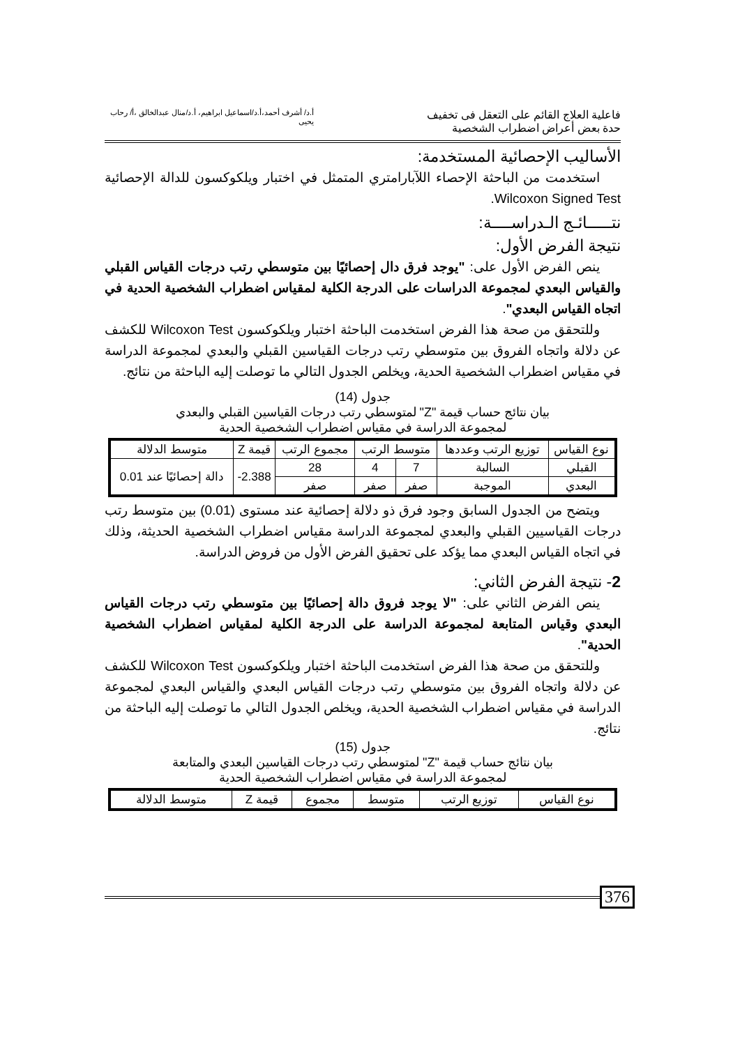فاعلية العلاج القائم على التعقل فى تخفيف حدة بعض أعراض اضطراب الشخصية
أ.د/ أشرف أحمد،أ.د/اسماعيل ابراهيم، أ.د/منال عبدالخالق ،أ/ رحاب يحيى
الأساليب الإحصائية المستخدمة:
استخدمت من الباحثة الإحصاء اللآبارامتري المتمثل في اختبار ويلكوكسون للدالة الإحصائية Wilcoxon Signed Test.
نتـــــائـج الـدراســــة:
نتيجة الفرض الأول:
ينص الفرض الأول على: "يوجد فرق دال إحصائيًا بين متوسطي رتب درجات القياس القبلي والقياس البعدي لمجموعة الدراسات على الدرجة الكلية لمقياس اضطراب الشخصية الحدية في اتجاه القياس البعدي".
وللتحقق من صحة هذا الفرض استخدمت الباحثة اختبار ويلكوكسون Wilcoxon Test للكشف عن دلالة واتجاه الفروق بين متوسطي رتب درجات القياسين القبلي والبعدي لمجموعة الدراسة في مقياس اضطراب الشخصية الحدية، ويخلص الجدول التالي ما توصلت إليه الباحثة من نتائج.
جدول (14)
بيان نتائج حساب قيمة "Z" لمتوسطي رتب درجات القياسين القبلي والبعدي
لمجموعة الدراسة في مقياس اضطراب الشخصية الحدية
| نوع القياس | توزيع الرتب وعددها | متوسط الرتب | | مجموع الرتب | قيمة Z | متوسط الدلالة |
| --- | --- | --- | --- | --- | --- | --- |
| القبلي | السالبة | 7 | 4 | 28 | 2.388- | دالة إحصائيًا عند 0.01 |
| البعدي | الموجبة | صفر | صفر | صفر | | |
ويتضح من الجدول السابق وجود فرق ذو دلالة إحصائية عند مستوى (0.01) بين متوسط رتب درجات القياسيين القبلي والبعدي لمجموعة الدراسة مقياس اضطراب الشخصية الحديثة، وذلك في اتجاه القياس البعدي مما يؤكد على تحقيق الفرض الأول من فروض الدراسة.
2- نتيجة الفرض الثاني:
ينص الفرض الثاني على: "لا يوجد فروق دالة إحصائيًا بين متوسطي رتب درجات القياس البعدي وقياس المتابعة لمجموعة الدراسة على الدرجة الكلية لمقياس اضطراب الشخصية الحدية".
وللتحقق من صحة هذا الفرض استخدمت الباحثة اختبار ويلكوكسون Wilcoxon Test للكشف عن دلالة واتجاه الفروق بين متوسطي رتب درجات القياس البعدي والقياس البعدي لمجموعة الدراسة في مقياس اضطراب الشخصية الحدية، ويخلص الجدول التالي ما توصلت إليه الباحثة من نتائج.
جدول (15)
بيان نتائج حساب قيمة "Z" لمتوسطي رتب درجات القياسين البعدي والمتابعة
لمجموعة الدراسة في مقياس اضطراب الشخصية الحدية
| نوع القياس | توزيع الرتب | متوسط | مجموع | قيمة Z | متوسط الدلالة |
| --- | --- | --- | --- | --- | --- |
376